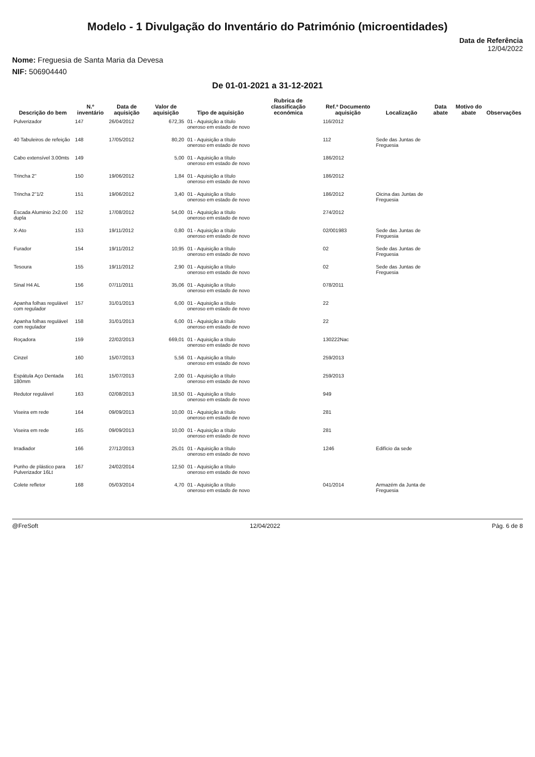Modelo - 1 Divulgação do Inventário do Património (microentidades)
Data de Referência
12/04/2022
Nome: Freguesia de Santa Maria da Devesa
NIF: 506904440
De 01-01-2021 a 31-12-2021
| Descrição do bem | N.º inventário | Data de aquisição | Valor de aquisição | Tipo de aquisição | Rubrica de classificação económica | Ref.ª Documento aquisição | Localização | Data abate | Motivo do abate | Observações |
| --- | --- | --- | --- | --- | --- | --- | --- | --- | --- | --- |
| Pulverizador | 147 | 26/04/2012 | 672,35 | 01 - Aquisição a título oneroso em estado de novo | | 116/2012 | | | | |
| 40 Tabuleiros de refeição | 148 | 17/05/2012 | 80,20 | 01 - Aquisição a título oneroso em estado de novo | | 112 | Sede das Juntas de Freguesia | | | |
| Cabo extensível 3.00mts | 149 | | 5,00 | 01 - Aquisição a título oneroso em estado de novo | | 186/2012 | | | | |
| Trincha 2'' | 150 | 19/06/2012 | 1,84 | 01 - Aquisição a título oneroso em estado de novo | | 186/2012 | | | | |
| Trincha 2''1/2 | 151 | 19/06/2012 | 3,40 | 01 - Aquisição a título oneroso em estado de novo | | 186/2012 | Oicina das Juntas de Freguesia | | | |
| Escada Aluminio 2x2.00 dupla | 152 | 17/08/2012 | 54,00 | 01 - Aquisição a título oneroso em estado de novo | | 274/2012 | | | | |
| X-Ato | 153 | 19/11/2012 | 0,80 | 01 - Aquisição a título oneroso em estado de novo | | 02/001983 | Sede das Juntas de Freguesia | | | |
| Furador | 154 | 19/11/2012 | 10,95 | 01 - Aquisição a título oneroso em estado de novo | | 02 | Sede das Juntas de Freguesia | | | |
| Tesoura | 155 | 19/11/2012 | 2,90 | 01 - Aquisição a título oneroso em estado de novo | | 02 | Sede das Juntas de Freguesia | | | |
| Sinal H4 AL | 156 | 07/11/2011 | 35,06 | 01 - Aquisição a título oneroso em estado de novo | | 078/2011 | | | | |
| Apanha folhas regulável com regulador | 157 | 31/01/2013 | 6,00 | 01 - Aquisição a título oneroso em estado de novo | | 22 | | | | |
| Apanha folhas regulável com regulador | 158 | 31/01/2013 | 6,00 | 01 - Aquisição a título oneroso em estado de novo | | 22 | | | | |
| Roçadora | 159 | 22/02/2013 | 669,01 | 01 - Aquisição a título oneroso em estado de novo | | 130222Nac | | | | |
| Cinzel | 160 | 15/07/2013 | 5,56 | 01 - Aquisição a título oneroso em estado de novo | | 259/2013 | | | | |
| Espátula Aço Dentada 180mm | 161 | 15/07/2013 | 2,00 | 01 - Aquisição a título oneroso em estado de novo | | 259/2013 | | | | |
| Redutor regulável | 163 | 02/08/2013 | 18,50 | 01 - Aquisição a título oneroso em estado de novo | | 949 | | | | |
| Viseira em rede | 164 | 09/09/2013 | 10,00 | 01 - Aquisição a título oneroso em estado de novo | | 281 | | | | |
| Viseira em rede | 165 | 09/09/2013 | 10,00 | 01 - Aquisição a título oneroso em estado de novo | | 281 | | | | |
| Irradiador | 166 | 27/12/2013 | 25,01 | 01 - Aquisição a título oneroso em estado de novo | | 1246 | Edifício da sede | | | |
| Punho de plástico para Pulverizador 16Lt | 167 | 24/02/2014 | 12,50 | 01 - Aquisição a título oneroso em estado de novo | | | | | | |
| Colete refletor | 168 | 05/03/2014 | 4,70 | 01 - Aquisição a título oneroso em estado de novo | | 041/2014 | Armazém da Junta de Freguesia | | | |
@FreSoft 12/04/2022 Pág. 6 de 8